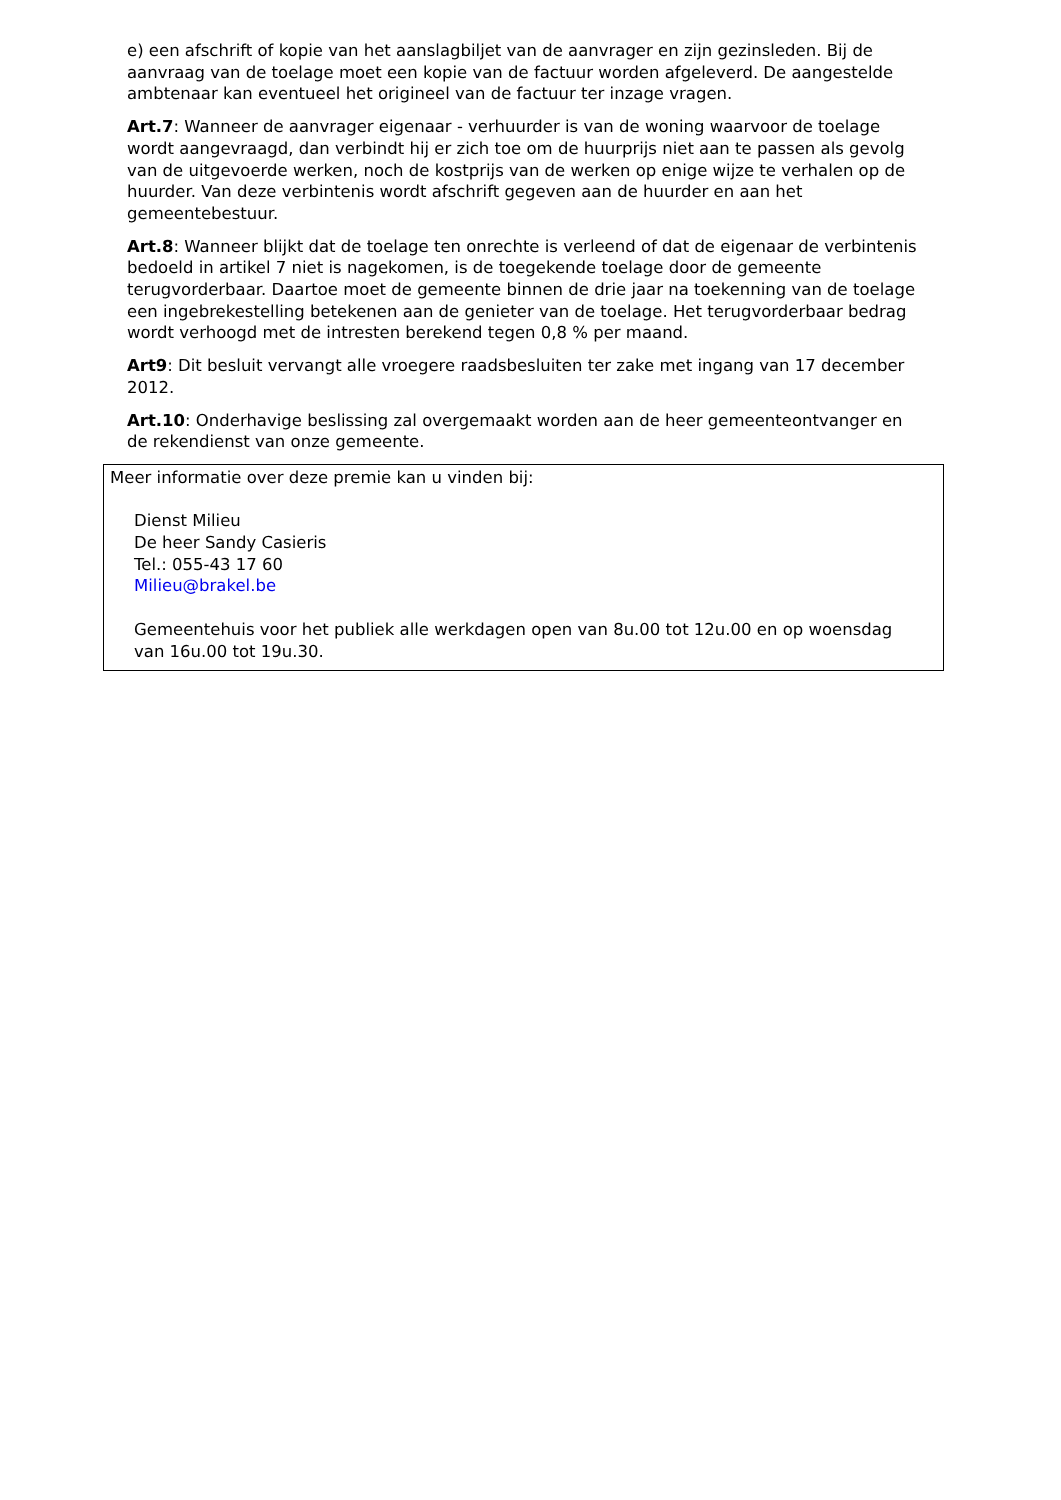e) een afschrift of kopie van het aanslagbiljet van de aanvrager en zijn gezinsleden. Bij de aanvraag van de toelage moet een kopie van de factuur worden afgeleverd. De aangestelde ambtenaar kan eventueel het origineel van de factuur ter inzage vragen.
Art.7: Wanneer de aanvrager eigenaar - verhuurder is van de woning waarvoor de toelage wordt aangevraagd, dan verbindt hij er zich toe om de huurprijs niet aan te passen als gevolg van de uitgevoerde werken, noch de kostprijs van de werken op enige wijze te verhalen op de huurder. Van deze verbintenis wordt afschrift gegeven aan de huurder en aan het gemeentebestuur.
Art.8: Wanneer blijkt dat de toelage ten onrechte is verleend of dat de eigenaar de verbintenis bedoeld in artikel 7 niet is nagekomen, is de toegekende toelage door de gemeente terugvorderbaar. Daartoe moet de gemeente binnen de drie jaar na toekenning van de toelage een ingebrekestelling betekenen aan de genieter van de toelage. Het terugvorderbaar bedrag wordt verhoogd met de intresten berekend tegen 0,8 % per maand.
Art9: Dit besluit vervangt alle vroegere raadsbesluiten ter zake met ingang van 17 december 2012.
Art.10: Onderhavige beslissing zal overgemaakt worden aan de heer gemeenteontvanger en de rekendienst van onze gemeente.
Meer informatie over deze premie kan u vinden bij:
Dienst Milieu
De heer Sandy Casieris
Tel.: 055-43 17 60
Milieu@brakel.be
Gemeentehuis voor het publiek alle werkdagen open van 8u.00 tot 12u.00 en op woensdag
van 16u.00 tot 19u.30.